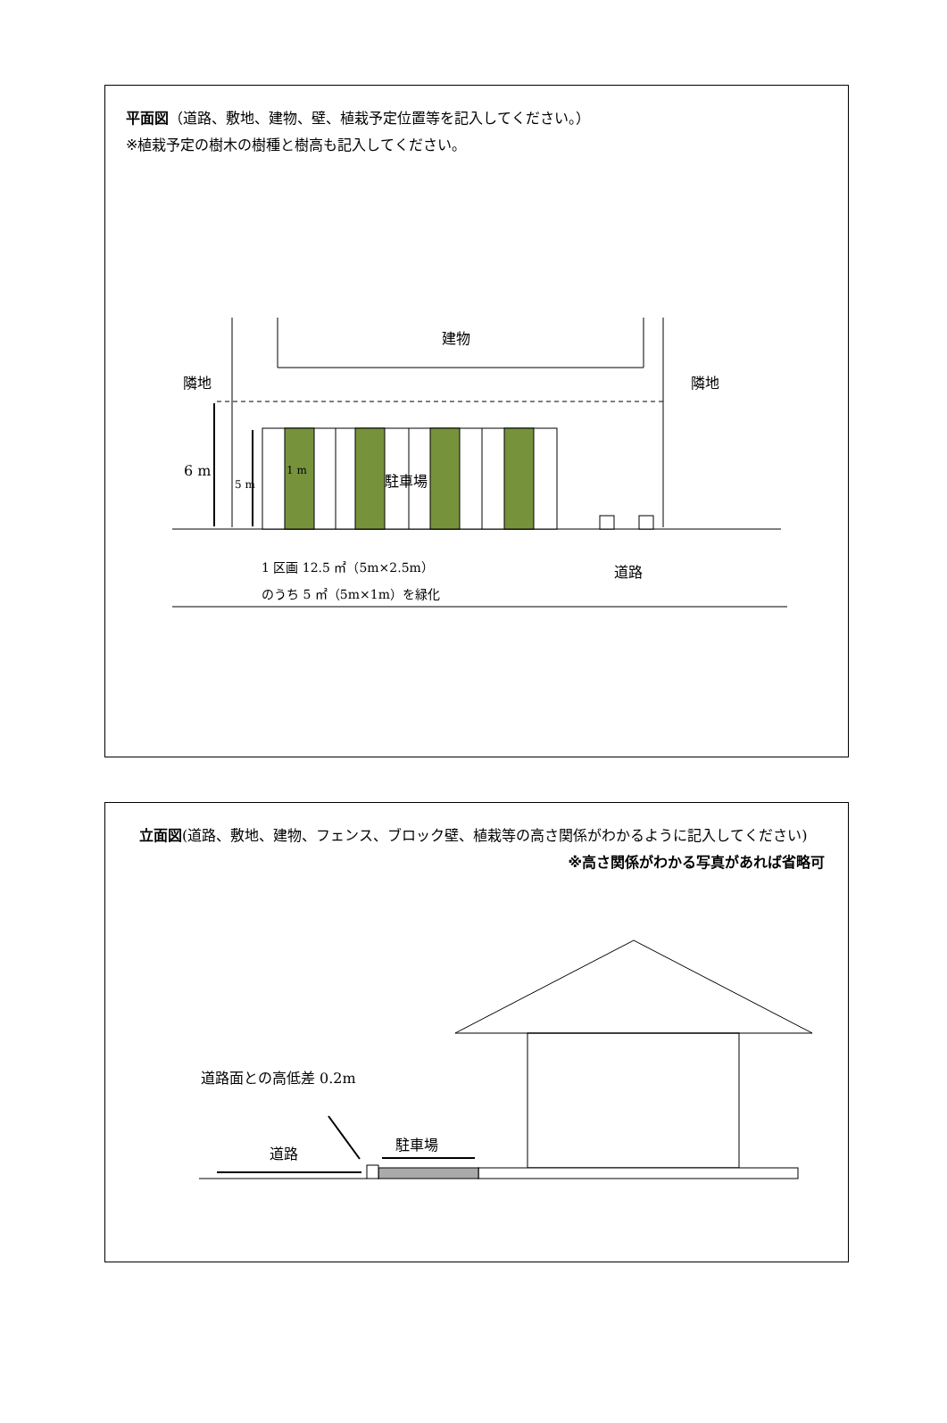平面図（道路、敷地、建物、壁、植栽予定位置等を記入してください。）
※植栽予定の樹木の樹種と樹高も記入してください。
建物
隣地 隣地
6 m
5 m
1 m 駐車場
1 区画 12.5 ㎡（5m×2.5m）
のうち 5 ㎡（5m×1m）を緑化
道路
立面図(道路、敷地、建物、フェンス、ブロック壁、植栽等の高さ関係がわかるように記入してください)
※高さ関係がわかる写真があれば省略可
道路面との高低差 0.2m
道路
駐車場